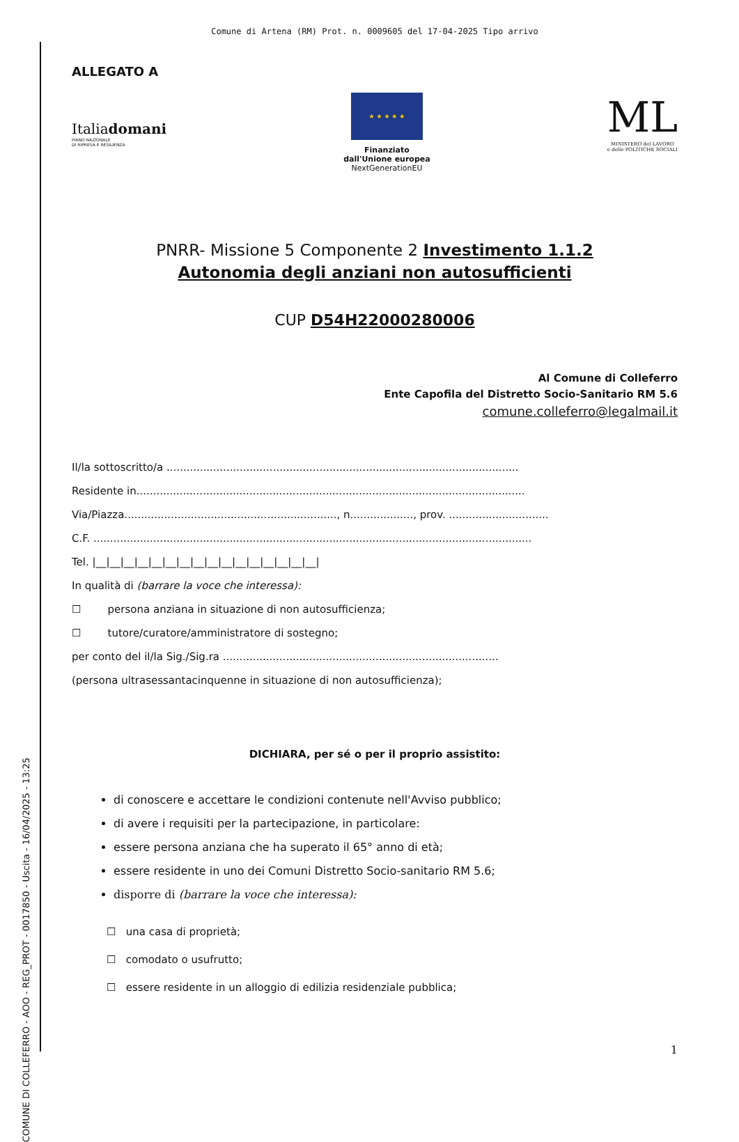COMUNE DI COLLEFERRO - AOO - REG_PROT - 0017850 - Uscita - 16/04/2025 - 13:25
Comune di Artena (RM) Prot. n. 0009605 del 17-04-2025 Tipo arrivo
ALLEGATO A
Italiadomani
PIANO NAZIONALE
DI RIPRESA E RESILIENZA
★ ★ ★ ★ ★
Finanziato
dall'Unione europea
NextGenerationEU
ML
MINISTERO del LAVORO
e delle POLITICHE SOCIALI
PNRR- Missione 5 Componente 2 Investimento 1.1.2
Autonomia degli anziani non autosufficienti
CUP D54H22000280006
Al Comune di Colleferro
Ente Capofila del Distretto Socio-Sanitario RM 5.6
comune.colleferro@legalmail.it
Il/la sottoscritto/a ..........................................................................................................
Residente in.....................................................................................................................
Via/Piazza................................................................, n..................., prov. ..............................
C.F. ....................................................................................................................................
Tel. |__|__|__|__|__|__|__|__|__|__|__|__|__|__|__|__|
In qualità di (barrare la voce che interessa):
☐ persona anziana in situazione di non autosufficienza;
☐ tutore/curatore/amministratore di sostegno;
per conto del il/la Sig./Sig.ra ...................................................................................
(persona ultrasessantacinquenne in situazione di non autosufficienza);
DICHIARA, per sé o per il proprio assistito:
di conoscere e accettare le condizioni contenute nell'Avviso pubblico;
di avere i requisiti per la partecipazione, in particolare:
essere persona anziana che ha superato il 65° anno di età;
essere residente in uno dei Comuni Distretto Socio-sanitario RM 5.6;
disporre di (barrare la voce che interessa):
☐ una casa di proprietà;
☐ comodato o usufrutto;
☐ essere residente in un alloggio di edilizia residenziale pubblica;
1